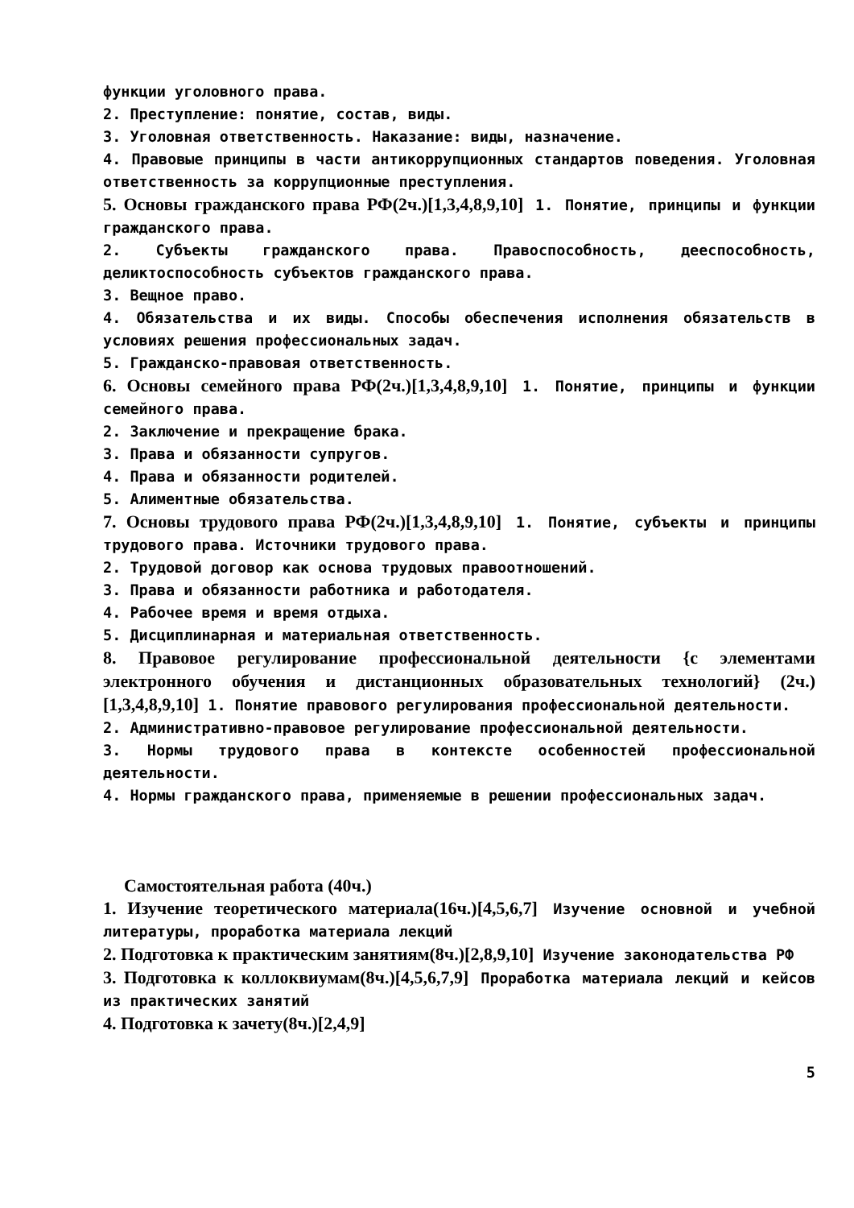функции уголовного права.
2. Преступление: понятие, состав, виды.
3. Уголовная ответственность. Наказание: виды, назначение.
4. Правовые принципы в части антикоррупционных стандартов поведения. Уголовная ответственность за коррупционные преступления.
5. Основы гражданского права РФ(2ч.)[1,3,4,8,9,10] 1. Понятие, принципы и функции гражданского права.
2. Субъекты гражданского права. Правоспособность, дееспособность, деликтоспособность субъектов гражданского права.
3. Вещное право.
4. Обязательства и их виды. Способы обеспечения исполнения обязательств в условиях решения профессиональных задач.
5. Гражданско-правовая ответственность.
6. Основы семейного права РФ(2ч.)[1,3,4,8,9,10] 1. Понятие, принципы и функции семейного права.
2. Заключение и прекращение брака.
3. Права и обязанности супругов.
4. Права и обязанности родителей.
5. Алиментные обязательства.
7. Основы трудового права РФ(2ч.)[1,3,4,8,9,10] 1. Понятие, субъекты и принципы трудового права. Источники трудового права.
2. Трудовой договор как основа трудовых правоотношений.
3. Права и обязанности работника и работодателя.
4. Рабочее время и время отдыха.
5. Дисциплинарная и материальная ответственность.
8. Правовое регулирование профессиональной деятельности {с элементами электронного обучения и дистанционных образовательных технологий} (2ч.)[1,3,4,8,9,10] 1. Понятие правового регулирования профессиональной деятельности.
2. Административно-правовое регулирование профессиональной деятельности.
3. Нормы трудового права в контексте особенностей профессиональной деятельности.
4. Нормы гражданского права, применяемые в решении профессиональных задач.
Самостоятельная работа (40ч.)
1. Изучение теоретического материала(16ч.)[4,5,6,7] Изучение основной и учебной литературы, проработка материала лекций
2. Подготовка к практическим занятиям(8ч.)[2,8,9,10] Изучение законодательства РФ
3. Подготовка к коллоквиумам(8ч.)[4,5,6,7,9] Проработка материала лекций и кейсов из практических занятий
4. Подготовка к зачету(8ч.)[2,4,9]
5